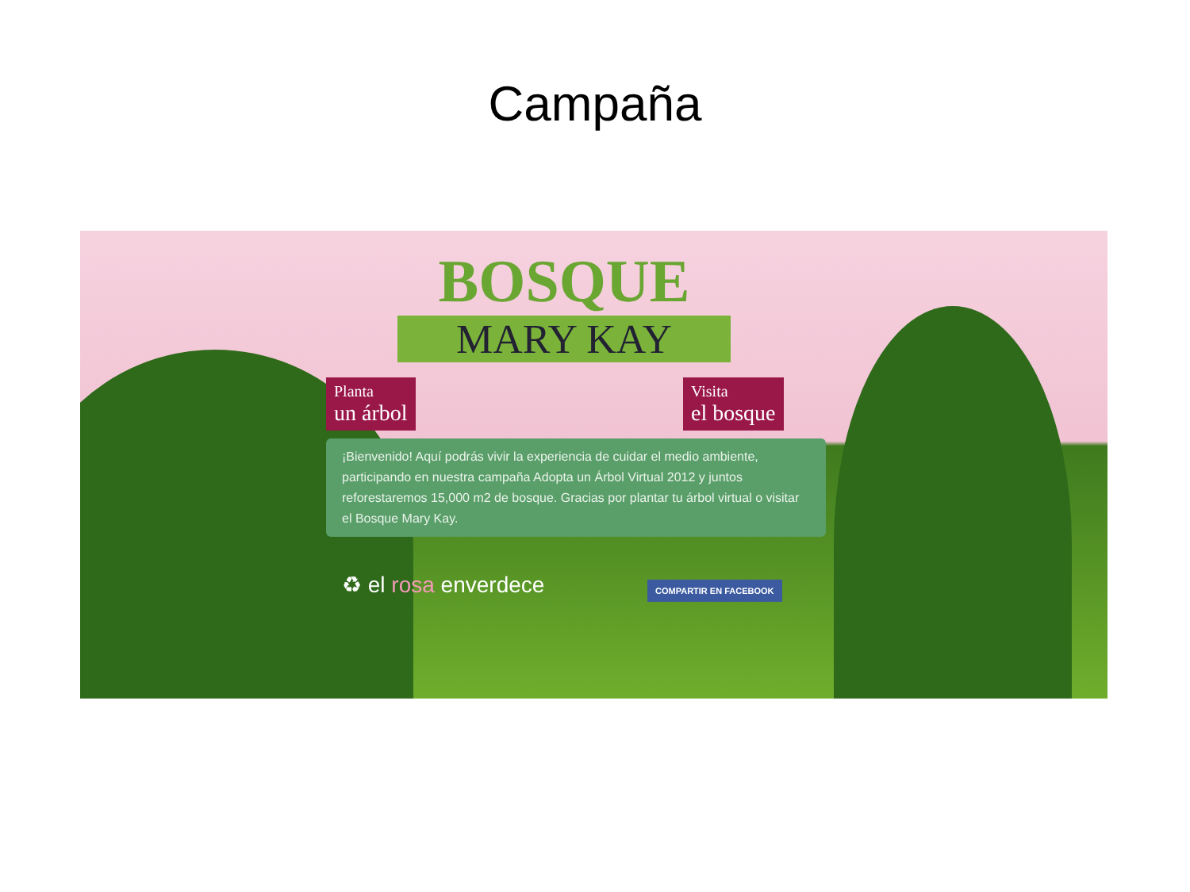Campaña
BOSQUE
MARY KAY
Planta
un árbol
Visita
el bosque
¡Bienvenido! Aquí podrás vivir la experiencia de cuidar el medio ambiente, participando en nuestra campaña Adopta un Árbol Virtual 2012 y juntos reforestaremos 15,000 m2 de bosque. Gracias por plantar tu árbol virtual o visitar el Bosque Mary Kay.
♻ el rosa enverdece COMPARTIR EN FACEBOOK